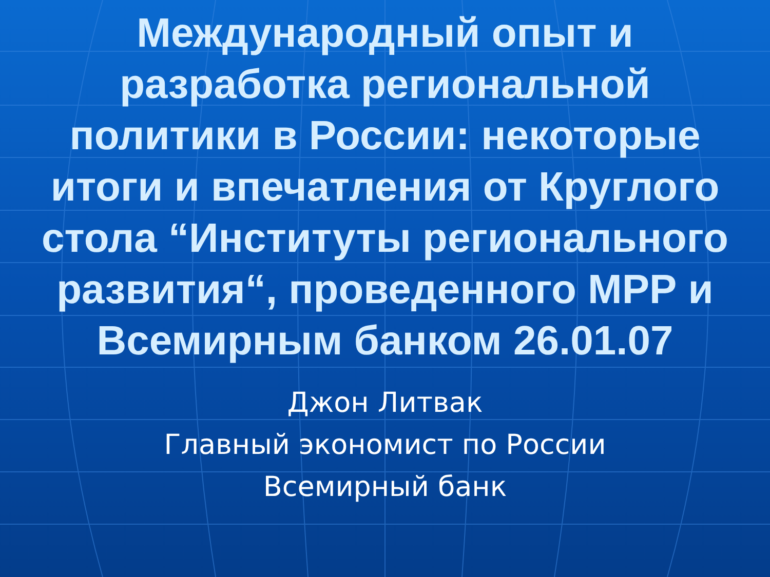Международный опыт и
разработка региональной
политики в России: некоторые
итоги и впечатления от Круглого
стола “Институты регионального
развития“, проведенного МРР и
Всемирным банком 26.01.07
Джон Литвак
Главный экономист по России
Всемирный банк